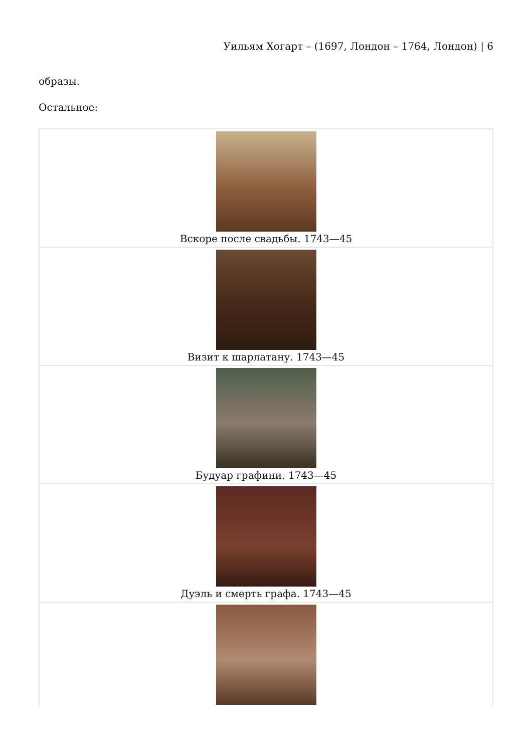Уильям Хогарт – (1697, Лондон – 1764, Лондон) | 6
образы.
Остальное:
| Вскоре после свадьбы. 1743—45 |
| Визит к шарлатану. 1743—45 |
| Будуар графини. 1743—45 |
| Дуэль и смерть графа. 1743—45 |